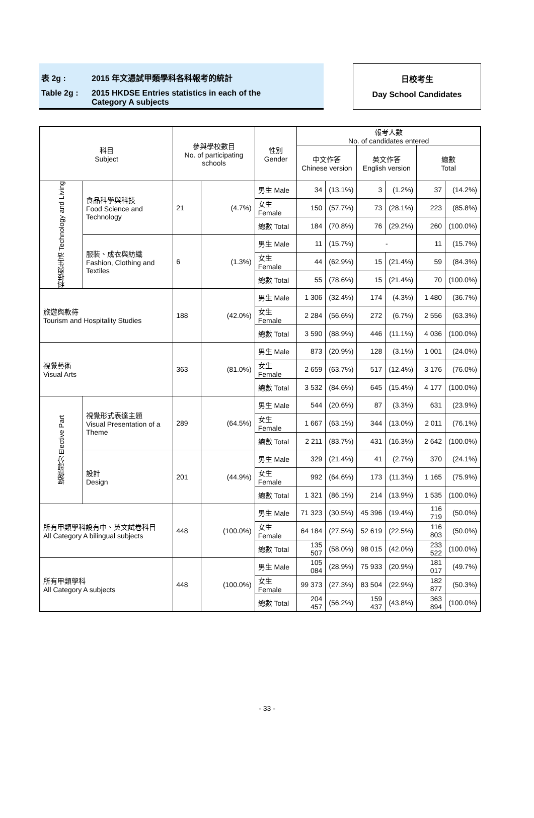表 2g : 2015 年文憑試甲類學科各科報考的統計
Table 2g : 2015 HKDSE Entries statistics in each of the
Category A subjects
日校考生
Day School Candidates
| 科目 Subject | | 參與學校數目 No. of participating schools | | 性別 Gender | 報考人數 No. of candidates entered | | | | | |
| --- | --- | --- | --- | --- | --- | --- | --- | --- | --- | --- |
| | | | | | 中文作答 Chinese version | | 英文作答 English version | | 總數 Total | |
| 科技與生活 Technology and Living | 食品科學與科技 Food Science and Technology | 21 | (4.7%) | 男生 Male | 34 | (13.1%) | 3 | (1.2%) | 37 | (14.2%) |
| | | | | 女生 Female | 150 | (57.7%) | 73 | (28.1%) | 223 | (85.8%) |
| | | | | 總數 Total | 184 | (70.8%) | 76 | (29.2%) | 260 | (100.0%) |
| | 服裝、成衣與紡織 Fashion, Clothing and Textiles | 6 | (1.3%) | 男生 Male | 11 | (15.7%) | - | | 11 | (15.7%) |
| | | | | 女生 Female | 44 | (62.9%) | 15 | (21.4%) | 59 | (84.3%) |
| | | | | 總數 Total | 55 | (78.6%) | 15 | (21.4%) | 70 | (100.0%) |
| 旅遊與款待 Tourism and Hospitality Studies | | 188 | (42.0%) | 男生 Male | 1 306 | (32.4%) | 174 | (4.3%) | 1 480 | (36.7%) |
| | | | | 女生 Female | 2 284 | (56.6%) | 272 | (6.7%) | 2 556 | (63.3%) |
| | | | | 總數 Total | 3 590 | (88.9%) | 446 | (11.1%) | 4 036 | (100.0%) |
| 視覺藝術 Visual Arts | | 363 | (81.0%) | 男生 Male | 873 | (20.9%) | 128 | (3.1%) | 1 001 | (24.0%) |
| | | | | 女生 Female | 2 659 | (63.7%) | 517 | (12.4%) | 3 176 | (76.0%) |
| | | | | 總數 Total | 3 532 | (84.6%) | 645 | (15.4%) | 4 177 | (100.0%) |
| 選修部分 Elective Part | 視覺形式表達主題 Visual Presentation of a Theme | 289 | (64.5%) | 男生 Male | 544 | (20.6%) | 87 | (3.3%) | 631 | (23.9%) |
| | | | | 女生 Female | 1 667 | (63.1%) | 344 | (13.0%) | 2 011 | (76.1%) |
| | | | | 總數 Total | 2 211 | (83.7%) | 431 | (16.3%) | 2 642 | (100.0%) |
| | 設計 Design | 201 | (44.9%) | 男生 Male | 329 | (21.4%) | 41 | (2.7%) | 370 | (24.1%) |
| | | | | 女生 Female | 992 | (64.6%) | 173 | (11.3%) | 1 165 | (75.9%) |
| | | | | 總數 Total | 1 321 | (86.1%) | 214 | (13.9%) | 1 535 | (100.0%) |
| 所有甲類學科設有中、英文試卷科目 All Category A bilingual subjects | | 448 | (100.0%) | 男生 Male | 71 323 | (30.5%) | 45 396 | (19.4%) | 116 719 | (50.0%) |
| | | | | 女生 Female | 64 184 | (27.5%) | 52 619 | (22.5%) | 116 803 | (50.0%) |
| | | | | 總數 Total | 135 507 | (58.0%) | 98 015 | (42.0%) | 233 522 | (100.0%) |
| 所有甲類學科 All Category A subjects | | 448 | (100.0%) | 男生 Male | 105 084 | (28.9%) | 75 933 | (20.9%) | 181 017 | (49.7%) |
| | | | | 女生 Female | 99 373 | (27.3%) | 83 504 | (22.9%) | 182 877 | (50.3%) |
| | | | | 總數 Total | 204 457 | (56.2%) | 159 437 | (43.8%) | 363 894 | (100.0%) |
- 33 -